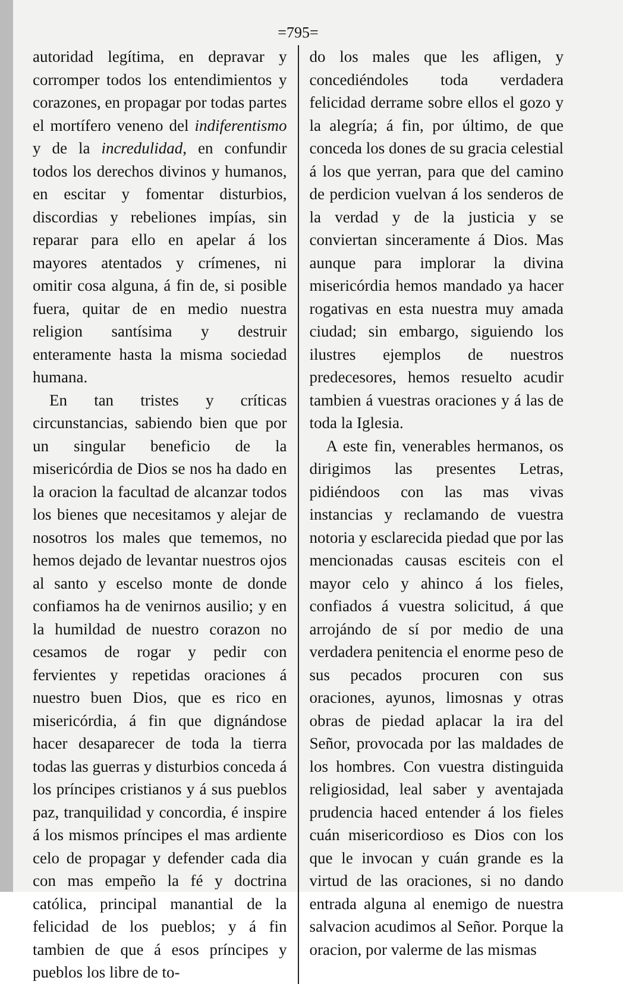=795=
autoridad legítima, en depravar y corromper todos los entendimientos y corazones, en propagar por todas partes el mortífero veneno del indiferentismo y de la incredulidad, en confundir todos los derechos divinos y humanos, en escitar y fomentar disturbios, discordias y rebeliones impías, sin reparar para ello en apelar á los mayores atentados y crímenes, ni omitir cosa alguna, á fin de, si posible fuera, quitar de en medio nuestra religion santísima y destruir enteramente hasta la misma sociedad humana.
En tan tristes y críticas circunstancias, sabiendo bien que por un singular beneficio de la misericórdia de Dios se nos ha dado en la oracion la facultad de alcanzar todos los bienes que necesitamos y alejar de nosotros los males que tememos, no hemos dejado de levantar nuestros ojos al santo y escelso monte de donde confiamos ha de venirnos ausilio; y en la humildad de nuestro corazon no cesamos de rogar y pedir con fervientes y repetidas oraciones á nuestro buen Dios, que es rico en misericórdia, á fin que dignándose hacer desaparecer de toda la tierra todas las guerras y disturbios conceda á los príncipes cristianos y á sus pueblos paz, tranquilidad y concordia, é inspire á los mismos príncipes el mas ardiente celo de propagar y defender cada dia con mas empeño la fé y doctrina católica, principal manantial de la felicidad de los pueblos; y á fin tambien de que á esos príncipes y pueblos los libre de to-
do los males que les afligen, y concediéndoles toda verdadera felicidad derrame sobre ellos el gozo y la alegría; á fin, por último, de que conceda los dones de su gracia celestial á los que yerran, para que del camino de perdicion vuelvan á los senderos de la verdad y de la justicia y se conviertan sinceramente á Dios. Mas aunque para implorar la divina misericórdia hemos mandado ya hacer rogativas en esta nuestra muy amada ciudad; sin embargo, siguiendo los ilustres ejemplos de nuestros predecesores, hemos resuelto acudir tambien á vuestras oraciones y á las de toda la Iglesia.
A este fin, venerables hermanos, os dirigimos las presentes Letras, pidiéndoos con las mas vivas instancias y reclamando de vuestra notoria y esclarecida piedad que por las mencionadas causas esciteis con el mayor celo y ahinco á los fieles, confiados á vuestra solicitud, á que arrojándo de sí por medio de una verdadera penitencia el enorme peso de sus pecados procuren con sus oraciones, ayunos, limosnas y otras obras de piedad aplacar la ira del Señor, provocada por las maldades de los hombres. Con vuestra distinguida religiosidad, leal saber y aventajada prudencia haced entender á los fieles cuán misericordioso es Dios con los que le invocan y cuán grande es la virtud de las oraciones, si no dando entrada alguna al enemigo de nuestra salvacion acudimos al Señor. Porque la oracion, por valerme de las mismas